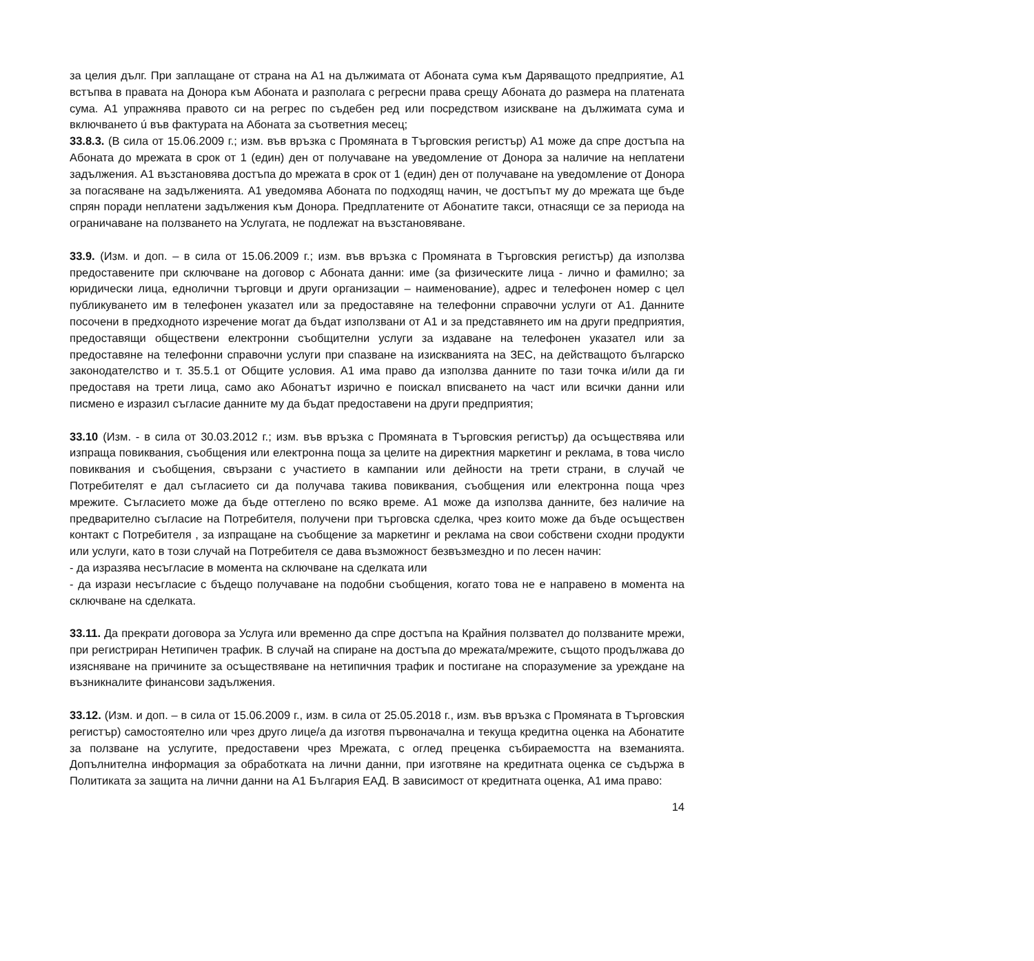за целия дълг. При заплащане от страна на А1 на дължимата от Абоната сума към Даряващото предприятие, А1 встъпва в правата на Донора към Абоната и разполага с регресни права срещу Абоната до размера на платената сума. А1 упражнява правото си на регрес по съдебен ред или посредством изискване на дължимата сума и включването ú във фактурата на Абоната за съответния месец;
33.8.3. (В сила от 15.06.2009 г.; изм. във връзка с Промяната в Търговския регистър) А1 може да спре достъпа на Абоната до мрежата в срок от 1 (един) ден от получаване на уведомление от Донора за наличие на неплатени задължения. А1 възстановява достъпа до мрежата в срок от 1 (един) ден от получаване на уведомление от Донора за погасяване на задълженията. А1 уведомява Абоната по подходящ начин, че достъпът му до мрежата ще бъде спрян поради неплатени задължения към Донора. Предплатените от Абонатите такси, отнасящи се за периода на ограничаване на ползването на Услугата, не подлежат на възстановяване.
33.9. (Изм. и доп. – в сила от 15.06.2009 г.; изм. във връзка с Промяната в Търговския регистър) да използва предоставените при сключване на договор с Абоната данни: име (за физическите лица - лично и фамилно; за юридически лица, еднолични търговци и други организации – наименование), адрес и телефонен номер с цел публикуването им в телефонен указател или за предоставяне на телефонни справочни услуги от А1. Данните посочени в предходното изречение могат да бъдат използвани от А1 и за представянето им на други предприятия, предоставящи обществени електронни съобщителни услуги за издаване на телефонен указател или за предоставяне на телефонни справочни услуги при спазване на изискванията на ЗЕС, на действащото българско законодателство и т. 35.5.1 от Общите условия. А1 има право да използва данните по тази точка и/или да ги предоставя на трети лица, само ако Абонатът изрично е поискал вписването на част или всички данни или писмено е изразил съгласие данните му да бъдат предоставени на други предприятия;
33.10 (Изм. - в сила от 30.03.2012 г.; изм. във връзка с Промяната в Търговския регистър) да осъществява или изпраща повиквания, съобщения или електронна поща за целите на директния маркетинг и реклама, в това число повиквания и съобщения, свързани с участието в кампании или дейности на трети страни, в случай че Потребителят е дал съгласието си да получава такива повиквания, съобщения или електронна поща чрез мрежите. Съгласието може да бъде оттеглено по всяко време. А1 може да използва данните, без наличие на предварително съгласие на Потребителя, получени при търговска сделка, чрез които може да бъде осъществен контакт с Потребителя , за изпращане на съобщение за маркетинг и реклама на свои собствени сходни продукти или услуги, като в този случай на Потребителя се дава възможност безвъзмездно и по лесен начин:
- да изразява несъгласие в момента на сключване на сделката или
- да изрази несъгласие с бъдещо получаване на подобни съобщения, когато това не е направено в момента на сключване на сделката.
33.11. Да прекрати договора за Услуга или временно да спре достъпа на Крайния ползвател до ползваните мрежи, при регистриран Нетипичен трафик. В случай на спиране на достъпа до мрежата/мрежите, същото продължава до изясняване на причините за осъществяване на нетипичния трафик и постигане на споразумение за уреждане на възникналите финансови задължения.
33.12. (Изм. и доп. – в сила от 15.06.2009 г., изм. в сила от 25.05.2018 г., изм. във връзка с Промяната в Търговския регистър) самостоятелно или чрез друго лице/а да изготвя първоначална и текуща кредитна оценка на Абонатите за ползване на услугите, предоставени чрез Мрежата, с оглед преценка събираемостта на вземанията. Допълнителна информация за обработката на лични данни, при изготвяне на кредитната оценка се съдържа в Политиката за защита на лични данни на А1 България ЕАД. В зависимост от кредитната оценка, А1 има право:
14